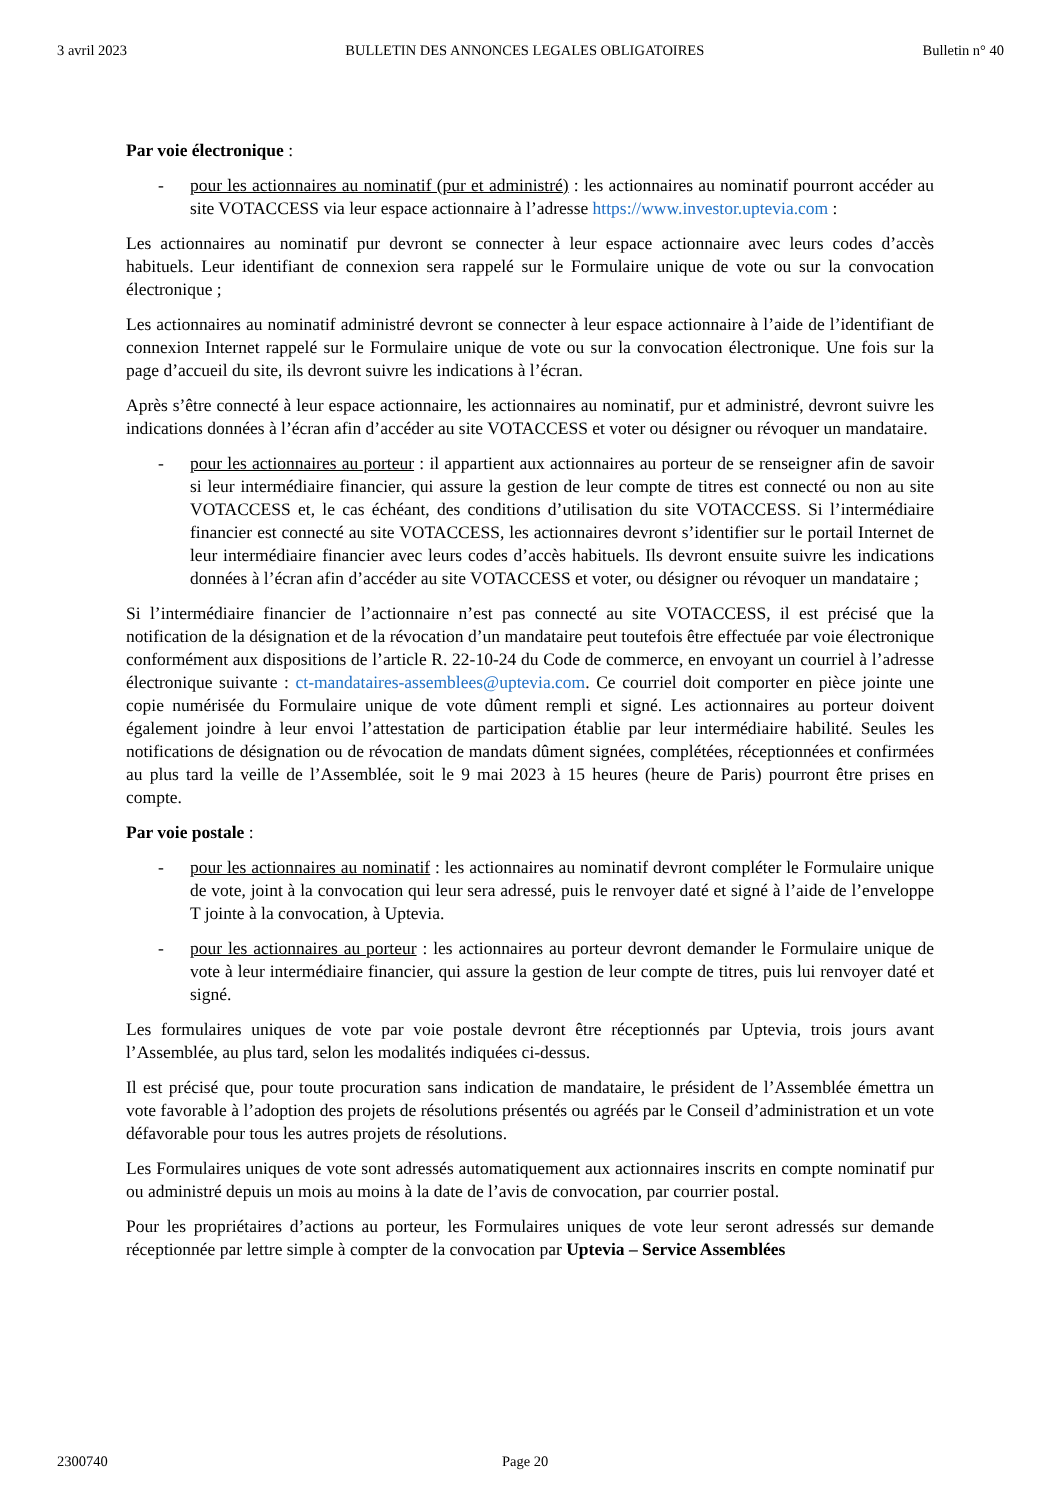3 avril 2023 BULLETIN DES ANNONCES LEGALES OBLIGATOIRES Bulletin n° 40
Par voie électronique :
- pour les actionnaires au nominatif (pur et administré) : les actionnaires au nominatif pourront accéder au site VOTACCESS via leur espace actionnaire à l’adresse https://www.investor.uptevia.com :
Les actionnaires au nominatif pur devront se connecter à leur espace actionnaire avec leurs codes d’accès habituels. Leur identifiant de connexion sera rappelé sur le Formulaire unique de vote ou sur la convocation électronique ;
Les actionnaires au nominatif administré devront se connecter à leur espace actionnaire à l’aide de l’identifiant de connexion Internet rappelé sur le Formulaire unique de vote ou sur la convocation électronique. Une fois sur la page d’accueil du site, ils devront suivre les indications à l’écran.
Après s’être connecté à leur espace actionnaire, les actionnaires au nominatif, pur et administré, devront suivre les indications données à l’écran afin d’accéder au site VOTACCESS et voter ou désigner ou révoquer un mandataire.
- pour les actionnaires au porteur : il appartient aux actionnaires au porteur de se renseigner afin de savoir si leur intermédiaire financier, qui assure la gestion de leur compte de titres est connecté ou non au site VOTACCESS et, le cas échéant, des conditions d’utilisation du site VOTACCESS. Si l’intermédiaire financier est connecté au site VOTACCESS, les actionnaires devront s’identifier sur le portail Internet de leur intermédiaire financier avec leurs codes d’accès habituels. Ils devront ensuite suivre les indications données à l’écran afin d’accéder au site VOTACCESS et voter, ou désigner ou révoquer un mandataire ;
Si l’intermédiaire financier de l’actionnaire n’est pas connecté au site VOTACCESS, il est précisé que la notification de la désignation et de la révocation d’un mandataire peut toutefois être effectuée par voie électronique conformément aux dispositions de l’article R. 22-10-24 du Code de commerce, en envoyant un courriel à l’adresse électronique suivante : ct-mandataires-assemblees@uptevia.com. Ce courriel doit comporter en pièce jointe une copie numérisée du Formulaire unique de vote dûment rempli et signé. Les actionnaires au porteur doivent également joindre à leur envoi l’attestation de participation établie par leur intermédiaire habilité. Seules les notifications de désignation ou de révocation de mandats dûment signées, complétées, réceptionnées et confirmées au plus tard la veille de l’Assemblée, soit le 9 mai 2023 à 15 heures (heure de Paris) pourront être prises en compte.
Par voie postale :
- pour les actionnaires au nominatif : les actionnaires au nominatif devront compléter le Formulaire unique de vote, joint à la convocation qui leur sera adressé, puis le renvoyer daté et signé à l’aide de l’enveloppe T jointe à la convocation, à Uptevia.
- pour les actionnaires au porteur : les actionnaires au porteur devront demander le Formulaire unique de vote à leur intermédiaire financier, qui assure la gestion de leur compte de titres, puis lui renvoyer daté et signé.
Les formulaires uniques de vote par voie postale devront être réceptionnés par Uptevia, trois jours avant l’Assemblée, au plus tard, selon les modalités indiquées ci-dessus.
Il est précisé que, pour toute procuration sans indication de mandataire, le président de l’Assemblée émettra un vote favorable à l’adoption des projets de résolutions présentés ou agréés par le Conseil d’administration et un vote défavorable pour tous les autres projets de résolutions.
Les Formulaires uniques de vote sont adressés automatiquement aux actionnaires inscrits en compte nominatif pur ou administré depuis un mois au moins à la date de l’avis de convocation, par courrier postal.
Pour les propriétaires d’actions au porteur, les Formulaires uniques de vote leur seront adressés sur demande réceptionnée par lettre simple à compter de la convocation par Uptevia – Service Assemblées
2300740 Page 20